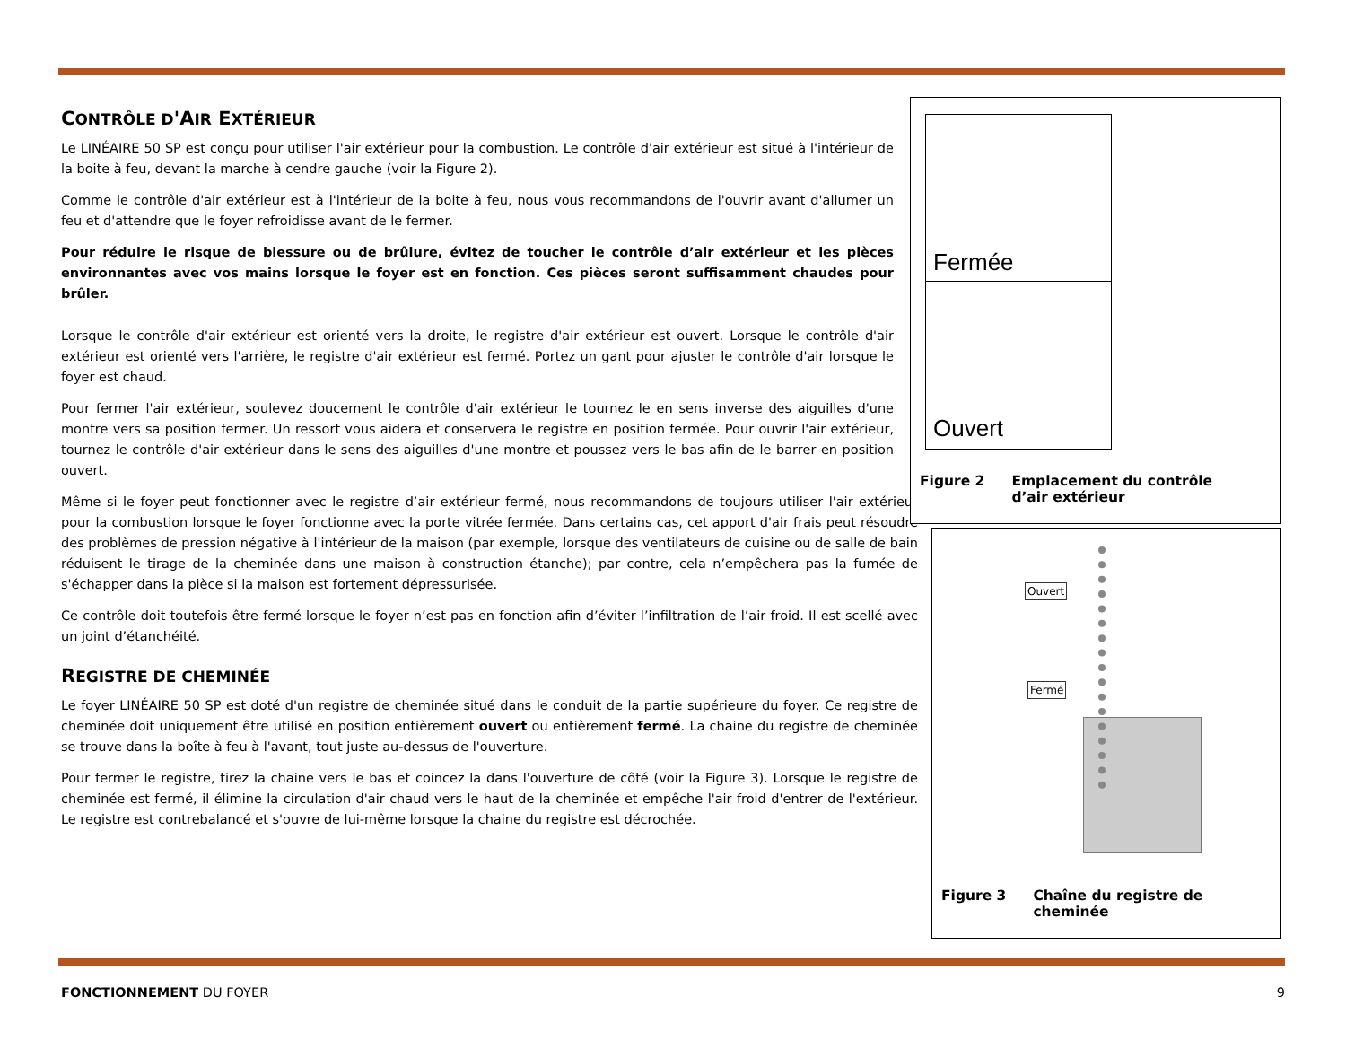CONTRÔLE D'AIR EXTÉRIEUR
Le LINÉAIRE 50 SP est conçu pour utiliser l'air extérieur pour la combustion. Le contrôle d'air extérieur est situé à l'intérieur de la boite à feu, devant la marche à cendre gauche (voir la Figure 2).
Comme le contrôle d'air extérieur est à l'intérieur de la boite à feu, nous vous recommandons de l'ouvrir avant d'allumer un feu et d'attendre que le foyer refroidisse avant de le fermer.
Pour réduire le risque de blessure ou de brûlure, évitez de toucher le contrôle d’air extérieur et les pièces environnantes avec vos mains lorsque le foyer est en fonction. Ces pièces seront suffisamment chaudes pour brûler.
Lorsque le contrôle d'air extérieur est orienté vers la droite, le registre d'air extérieur est ouvert. Lorsque le contrôle d'air extérieur est orienté vers l'arrière, le registre d'air extérieur est fermé. Portez un gant pour ajuster le contrôle d'air lorsque le foyer est chaud.
Pour fermer l'air extérieur, soulevez doucement le contrôle d'air extérieur le tournez le en sens inverse des aiguilles d'une montre vers sa position fermer. Un ressort vous aidera et conservera le registre en position fermée. Pour ouvrir l'air extérieur, tournez le contrôle d'air extérieur dans le sens des aiguilles d'une montre et poussez vers le bas afin de le barrer en position ouvert.
Même si le foyer peut fonctionner avec le registre d’air extérieur fermé, nous recommandons de toujours utiliser l'air extérieur pour la combustion lorsque le foyer fonctionne avec la porte vitrée fermée. Dans certains cas, cet apport d'air frais peut résoudre des problèmes de pression négative à l'intérieur de la maison (par exemple, lorsque des ventilateurs de cuisine ou de salle de bain réduisent le tirage de la cheminée dans une maison à construction étanche); par contre, cela n’empêchera pas la fumée de s'échapper dans la pièce si la maison est fortement dépressurisée.
Ce contrôle doit toutefois être fermé lorsque le foyer n’est pas en fonction afin d’éviter l’infiltration de l’air froid. Il est scellé avec un joint d’étanchéité.
REGISTRE DE CHEMINÉE
Le foyer LINÉAIRE 50 SP est doté d'un registre de cheminée situé dans le conduit de la partie supérieure du foyer. Ce registre de cheminée doit uniquement être utilisé en position entièrement ouvert ou entièrement fermé. La chaine du registre de cheminée se trouve dans la boîte à feu à l'avant, tout juste au-dessus de l'ouverture.
Pour fermer le registre, tirez la chaine vers le bas et coincez la dans l'ouverture de côté (voir la Figure 3). Lorsque le registre de cheminée est fermé, il élimine la circulation d'air chaud vers le haut de la cheminée et empêche l'air froid d'entrer de l'extérieur. Le registre est contrebalancé et s'ouvre de lui-même lorsque la chaine du registre est décrochée.
Fermée
Ouvert
Figure 2 Emplacement du contrôle
d’air extérieur
Ouvert
Fermé
Figure 3 Chaîne du registre de
cheminée
FONCTIONNEMENT DU FOYER 9